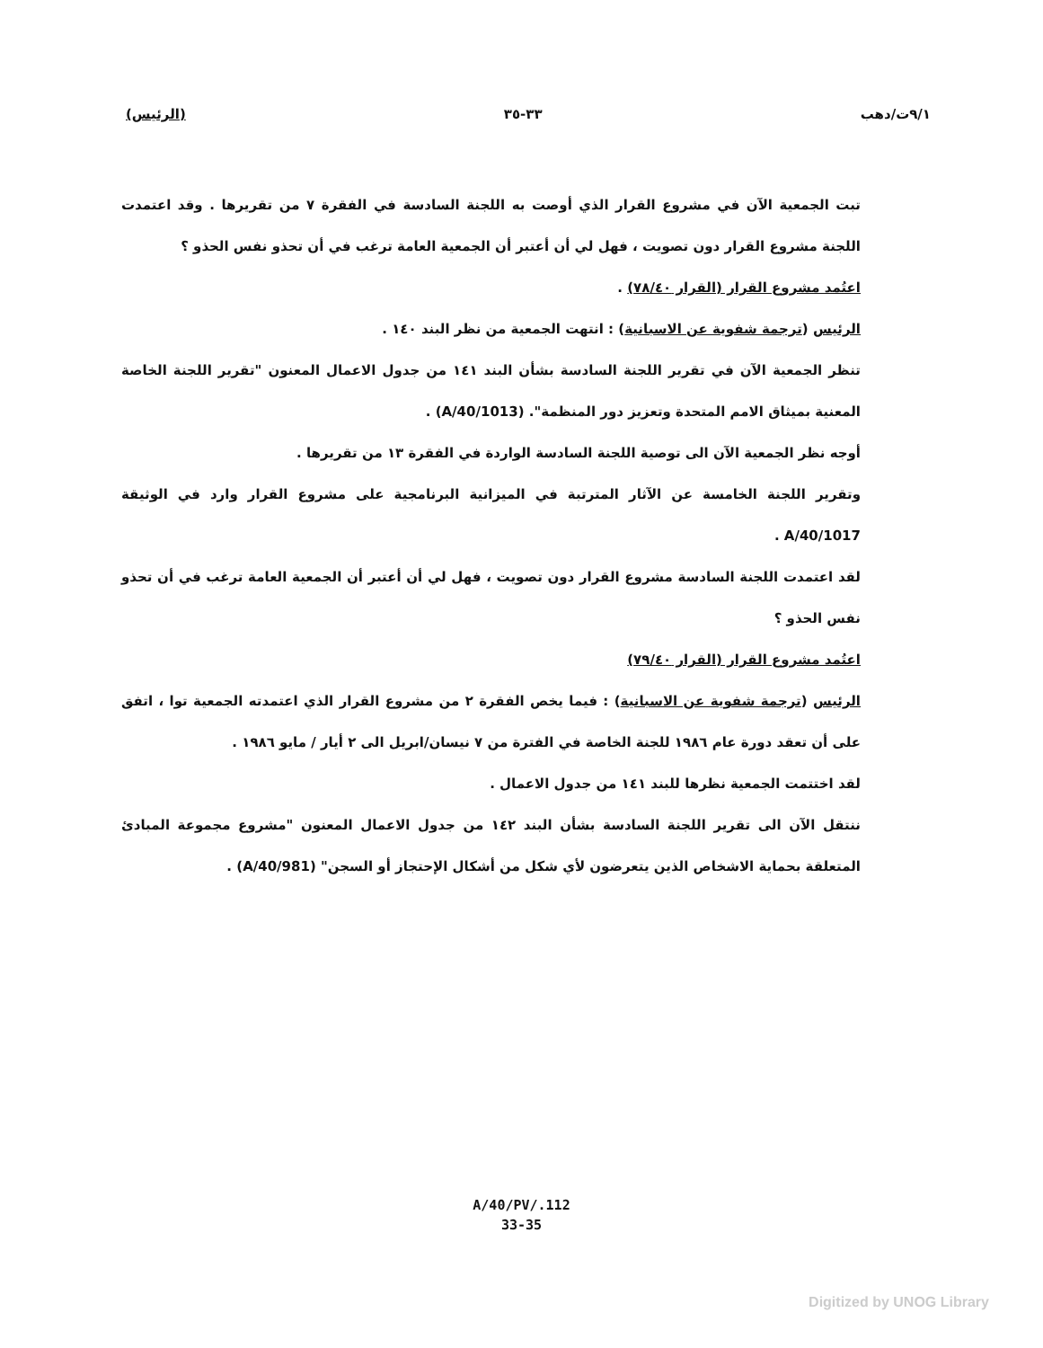٩/١ت/دهب ٣٣-٣٥ (الرئيس)
تبت الجمعية الآن في مشروع القرار الذي أوصت به اللجنة السادسة في الفقرة ٧ من تقريرها . وقد اعتمدت اللجنة مشروع القرار دون تصويت ، فهل لي أن أعتبر أن الجمعية العامة ترغب في أن تحذو نفس الحذو ؟
اعتُمد مشروع القرار (القرار ٧٨/٤٠) .
الرئيس (ترجمة شفوية عن الاسبانية) : انتهت الجمعية من نظر البند ١٤٠ .
تنظر الجمعية الآن في تقرير اللجنة السادسة بشأن البند ١٤١ من جدول الاعمال المعنون "تقرير اللجنة الخاصة المعنية بميثاق الامم المتحدة وتعزيز دور المنظمة". (A/40/1013) .
أوجه نظر الجمعية الآن الى توصية اللجنة السادسة الواردة في الفقرة ١٣ من تقريرها .
وتقرير اللجنة الخامسة عن الآثار المترتبة في الميزانية البرنامجية على مشروع القرار وارد في الوثيقة A/40/1017 .
لقد اعتمدت اللجنة السادسة مشروع القرار دون تصويت ، فهل لي أن أعتبر أن الجمعية العامة ترغب في أن تحذو نفس الحذو ؟
اعتُمد مشروع القرار (القرار ٧٩/٤٠)
الرئيس (ترجمة شفوية عن الاسبانية) : فيما يخص الفقرة ٢ من مشروع القرار الذي اعتمدته الجمعية توا ، اتفق على أن تعقد دورة عام ١٩٨٦ للجنة الخاصة في الفترة من ٧ نيسان/ابريل الى ٢ أيار / مايو ١٩٨٦ .
لقد اختتمت الجمعية نظرها للبند ١٤١ من جدول الاعمال .
ننتقل الآن الى تقرير اللجنة السادسة بشأن البند ١٤٢ من جدول الاعمال المعنون "مشروع مجموعة المبادئ المتعلقة بحماية الاشخاص الذين يتعرضون لأي شكل من أشكال الإحتجاز أو السجن" (A/40/981) .
A/40/PV/.112
33-35
Digitized by UNOG Library